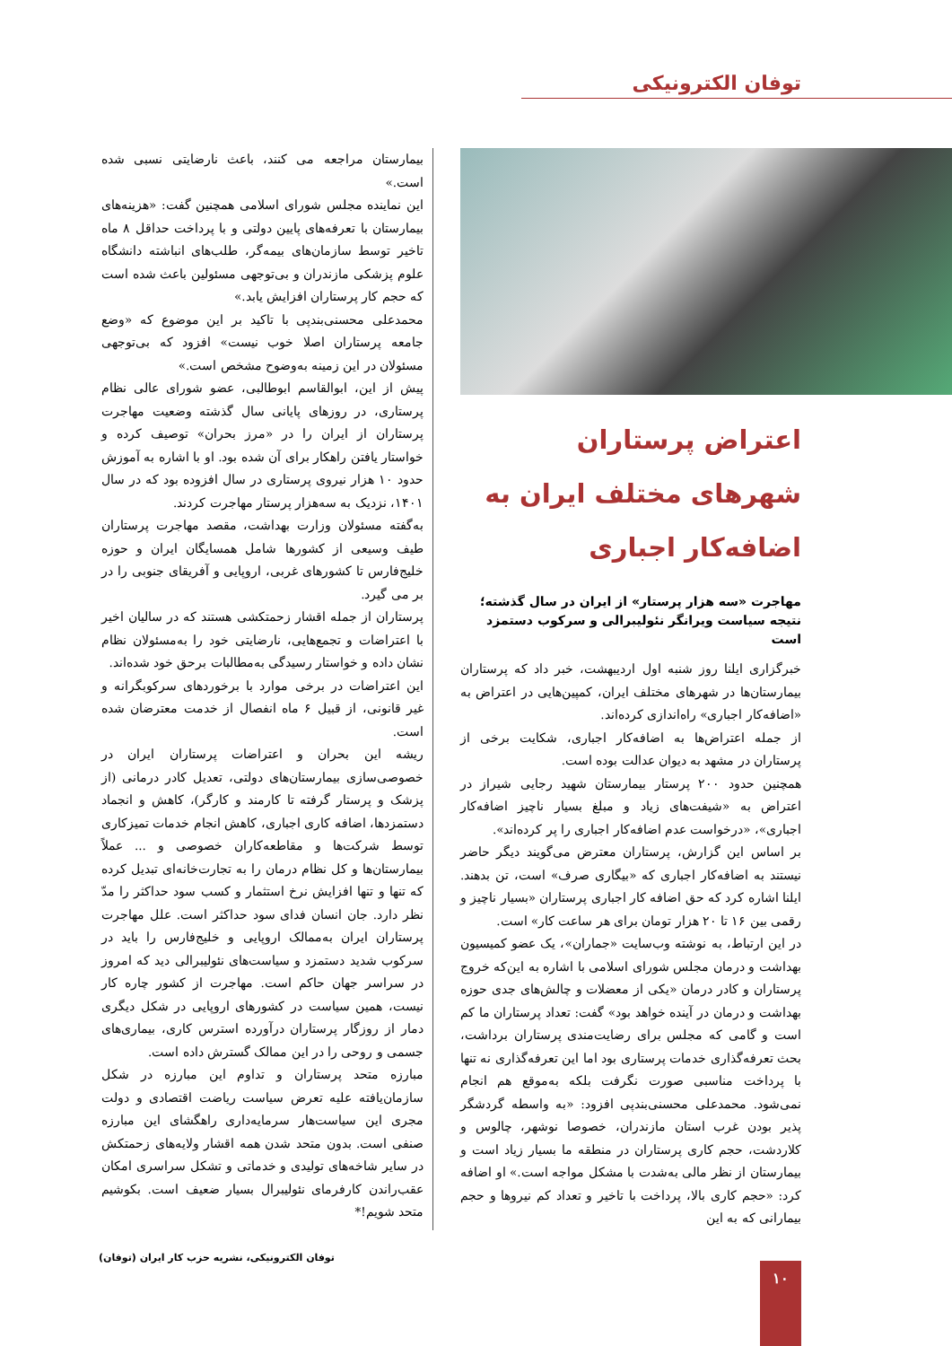توفان الکترونیکی
اعتراض پرستاران شهرهای مختلف ایران به اضافه‌کار اجباری
مهاجرت «سه هزار پرستار» از ایران در سال گذشته؛نتیجه سیاست ویرانگر نئولیبرالی و سرکوب دستمزد است
خبرگزاری ایلنا روز شنبه اول اردیبهشت، خبر داد که پرستاران بیمارستان‌ها در شهرهای مختلف ایران، کمپین‌هایی در اعتراض به «اضافه‌کار اجباری» راه‌اندازی کرده‌اند.
از جمله اعتراض‌ها به اضافه‌کار اجباری، شکایت برخی از پرستاران در مشهد به دیوان عدالت بوده است.
همچنین حدود ۲۰۰ پرستار بیمارستان شهید رجایی شیراز در اعتراض به «شیفت‌های زیاد و مبلغ بسیار ناچیز اضافه‌کار اجباری»، «درخواست عدم اضافه‌کار اجباری را پر کرده‌اند».
بر اساس این گزارش، پرستاران معترض می‌گویند دیگر حاضر نیستند به اضافه‌کار اجباری که «بیگاری صرف» است، تن بدهند. ایلنا اشاره کرد که حق اضافه کار اجباری پرستاران «بسیار ناچیز و رقمی بین ۱۶ تا ۲۰ هزار تومان برای هر ساعت کار» است.
در این ارتباط، به نوشته وب‌سایت «جماران»، یک عضو کمیسیون بهداشت و درمان مجلس شورای اسلامی با اشاره به این‌که خروج پرستاران و کادر درمان «یکی از معضلات و چالش‌های جدی حوزه بهداشت و درمان در آینده خواهد بود» گفت: تعداد پرستاران ما کم است و گامی که مجلس برای رضایت‌مندی پرستاران برداشت، بحث تعرفه‌گذاری خدمات پرستاری بود اما این تعرفه‌گذاری نه تنها با پرداخت مناسبی صورت نگرفت بلکه به‌موقع هم انجام نمی‌شود. محمدعلی محسنی‌بندپی افزود: «به واسطه گردشگر پذیر بودن غرب استان مازندران، خصوصا نوشهر، چالوس و کلاردشت، حجم کاری پرستاران در منطقه ما بسیار زیاد است و بیمارستان از نظر مالی به‌شدت با مشکل مواجه است.» او اضافه کرد: «حجم کاری بالا، پرداخت با تاخیر و تعداد کم نیروها و حجم بیمارانی که به این
بیمارستان مراجعه می کنند، باعث نارضایتی نسبی شده است.»
این نماینده مجلس شورای اسلامی همچنین گفت: «هزینه‌های بیمارستان با تعرفه‌های پایین دولتی و با پرداخت حداقل ۸ ماه تاخیر توسط سازمان‌های بیمه‌گر، طلب‌های انباشته دانشگاه علوم پزشکی مازندران و بی‌توجهی مسئولین باعث شده است که حجم کار پرستاران افزایش یابد.»
محمدعلی محسنی‌بندپی با تاکید بر این موضوع که «وضع جامعه پرستاران اصلا خوب نیست» افزود که بی‌توجهی مسئولان در این زمینه به‌وضوح مشخص است.»
پیش از این، ابوالقاسم ابوطالبی، عضو شورای عالی نظام پرستاری، در روزهای پایانی سال گذشته وضعیت مهاجرت پرستاران از ایران را در «مرز بحران» توصیف کرده و خواستار یافتن راهکار برای آن شده بود. او با اشاره به آموزش حدود ۱۰ هزار نیروی پرستاری در سال افزوده بود که در سال ۱۴۰۱، نزدیک به سه‌هزار پرستار مهاجرت کردند.
به‌گفته مسئولان وزارت بهداشت، مقصد مهاجرت پرستاران طیف وسیعی از کشورها شامل همسایگان ایران و حوزه خلیج‌فارس تا کشورهای غربی، اروپایی و آفریقای جنوبی را در بر می گیرد.
پرستاران از جمله اقشار زحمتکشی هستند که در سالیان اخیر با اعتراضات و تجمع‌هایی، نارضایتی خود را به‌مسئولان نظام نشان داده و خواستار رسیدگی به‌مطالبات برحق خود شده‌اند.
این اعتراضات در برخی موارد با برخوردهای سرکوبگرانه و غیر قانونی، از قبیل ۶ ماه انفصال از خدمت معترضان شده است.
ریشه این بحران و اعتراضات پرستاران ایران در خصوصی‌سازی بیمارستان‌های دولتی، تعدیل کادر درمانی (از پزشک و پرستار گرفته تا کارمند و کارگر)، کاهش و انجماد دستمزدها، اضافه کاری اجباری، کاهش انجام خدمات تمیزکاری توسط شرکت‌ها و مقاطعه‌کاران خصوصی و ... عملاً بیمارستان‌ها و کل نظام درمان را به تجارت‌خانه‌ای تبدیل کرده که تنها و تنها افزایش نرخ استثمار و کسب سود حداکثر را مدّ نظر دارد. جان انسان فدای سود حداکثر است. علل مهاجرت پرستاران ایران به‌ممالک اروپایی و خلیج‌فارس را باید در سرکوب شدید دستمزد و سیاست‌های نئولیبرالی دید که امروز در سراسر جهان حاکم است. مهاجرت از کشور چاره کار نیست، همین سیاست در کشورهای اروپایی در شکل دیگری دمار از روزگار پرستاران درآورده استرس کاری، بیماری‌های جسمی و روحی را در این ممالک گسترش داده است.
مبارزه متحد پرستاران و تداوم این مبارزه در شکل سازمان‌یافته علیه تعرض سیاست ریاضت اقتصادی و دولت مجری این سیاست‌هار سرمایه‌داری راهگشای این مبارزه صنفی است. بدون متحد شدن همه اقشار ولایه‌های زحمتکش در سایر شاخه‌های تولیدی و خدماتی و تشکل سراسری امکان عقب‌راندن کارفرمای نئولیبرال بسیار ضعیف است. بکوشیم متحد شویم!*
توفان الکترونیکی، نشریه حزب کار ایران (توفان)
۱۰